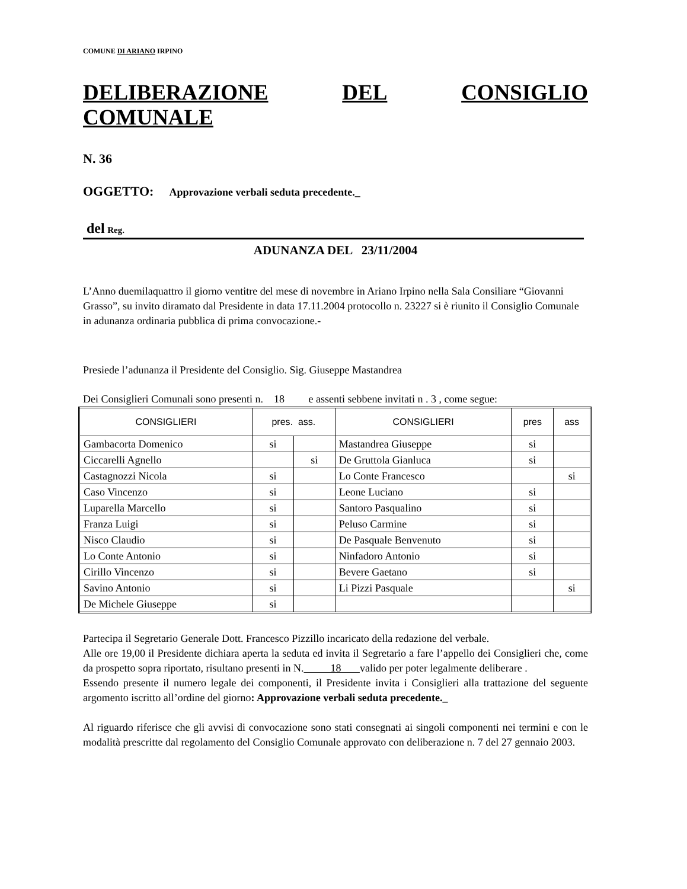COMUNE DI ARIANO IRPINO
DELIBERAZIONE DEL CONSIGLIO
COMUNALE
N. 36
OGGETTO: Approvazione verbali seduta precedente._
del Reg.
ADUNANZA DEL 23/11/2004
L’Anno duemilaquattro il giorno ventitre del mese di novembre in Ariano Irpino nella Sala Consiliare “Giovanni Grasso”, su invito diramato dal Presidente in data 17.11.2004 protocollo n. 23227 si è riunito il Consiglio Comunale in adunanza ordinaria pubblica di prima convocazione.-
Presiede l’adunanza il Presidente del Consiglio. Sig. Giuseppe Mastandrea
Dei Consiglieri Comunali sono presenti n. 18 e assenti sebbene invitati n . 3 , come segue:
| CONSIGLIERI | pres. ass. | | CONSIGLIERI | pres | ass |
| --- | --- | --- | --- | --- | --- |
| Gambacorta Domenico | si | | Mastandrea Giuseppe | si | |
| Ciccarelli Agnello | | si | De Gruttola Gianluca | si | |
| Castagnozzi Nicola | si | | Lo Conte Francesco | | si |
| Caso Vincenzo | si | | Leone Luciano | si | |
| Luparella Marcello | si | | Santoro Pasqualino | si | |
| Franza Luigi | si | | Peluso Carmine | si | |
| Nisco Claudio | si | | De Pasquale Benvenuto | si | |
| Lo Conte Antonio | si | | Ninfadoro Antonio | si | |
| Cirillo Vincenzo | si | | Bevere Gaetano | si | |
| Savino Antonio | si | | Li Pizzi Pasquale | | si |
| De Michele Giuseppe | si | | | | |
Partecipa il Segretario Generale Dott. Francesco Pizzillo incaricato della redazione del verbale.
Alle ore 19,00 il Presidente dichiara aperta la seduta ed invita il Segretario a fare l’appello dei Consiglieri che, come da prospetto sopra riportato, risultano presenti in N. 18 valido per poter legalmente deliberare .
Essendo presente il numero legale dei componenti, il Presidente invita i Consiglieri alla trattazione del seguente argomento iscritto all’ordine del giorno: Approvazione verbali seduta precedente._
Al riguardo riferisce che gli avvisi di convocazione sono stati consegnati ai singoli componenti nei termini e con le modalità prescritte dal regolamento del Consiglio Comunale approvato con deliberazione n. 7 del 27 gennaio 2003.